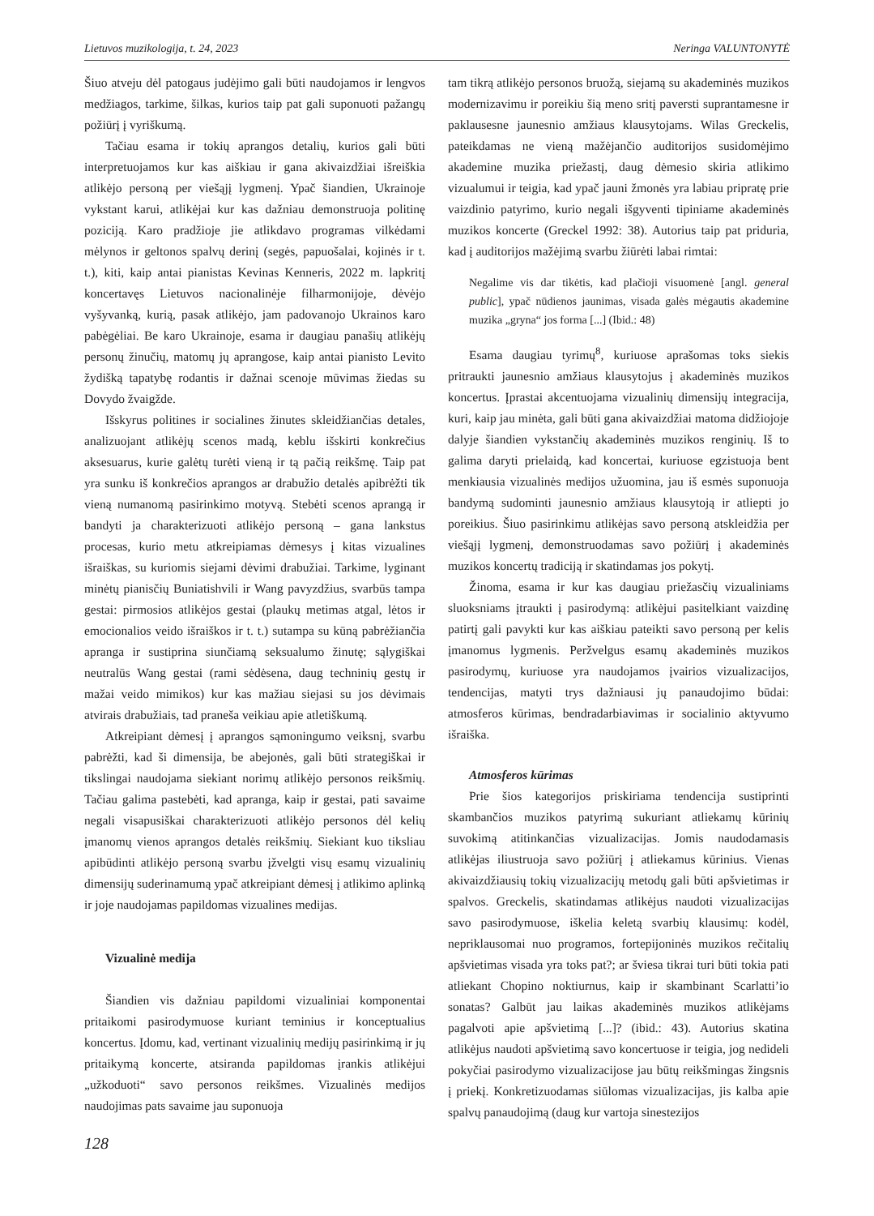Lietuvos muzikologija, t. 24, 2023 Neringa VALUNTONYTĖ
Šiuo atveju dėl patogaus judėjimo gali būti naudojamos ir lengvos medžiagos, tarkime, šilkas, kurios taip pat gali suponuoti pažangų požiūrį į vyriškumą.
Tačiau esama ir tokių aprangos detalių, kurios gali būti interpretuojamos kur kas aiškiau ir gana akivaizdžiai išreiškia atlikėjo personą per viešąjį lygmenį. Ypač šiandien, Ukrainoje vykstant karui, atlikėjai kur kas dažniau demonstruoja politinę poziciją. Karo pradžioje jie atlikdavo programas vilkėdami mėlynos ir geltonos spalvų derinį (segės, papuošalai, kojinės ir t. t.), kiti, kaip antai pianistas Kevinas Kenneris, 2022 m. lapkritį koncertavęs Lietuvos nacionalinėje filharmonijoje, dėvėjo vyšyvanką, kurią, pasak atlikėjo, jam padovanojo Ukrainos karo pabėgėliai. Be karo Ukrainoje, esama ir daugiau panašių atlikėjų personų žinučių, matomų jų aprangose, kaip antai pianisto Levito žydišką tapatybę rodantis ir dažnai scenoje mūvimas žiedas su Dovydo žvaigžde.
Išskyrus politines ir socialines žinutes skleidžiančias detales, analizuojant atlikėjų scenos madą, keblu išskirti konkrečius aksesuarus, kurie galėtų turėti vieną ir tą pačią reikšmę. Taip pat yra sunku iš konkrečios aprangos ar drabužio detalės apibrėžti tik vieną numanomą pasirinkimo motyvą. Stebėti scenos aprangą ir bandyti ja charakterizuoti atlikėjo personą – gana lankstus procesas, kurio metu atkreipiamas dėmesys į kitas vizualines išraiškas, su kuriomis siejami dėvimi drabužiai. Tarkime, lyginant minėtų pianisčių Buniatishvili ir Wang pavyzdžius, svarbūs tampa gestai: pirmosios atlikėjos gestai (plaukų metimas atgal, lėtos ir emocionalios veido išraiškos ir t. t.) sutampa su kūną pabrėžiančia apranga ir sustiprina siunčiamą seksualumo žinutę; sąlygiškai neutralūs Wang gestai (rami sėdėsena, daug techninių gestų ir mažai veido mimikos) kur kas mažiau siejasi su jos dėvimais atvirais drabužiais, tad praneša veikiau apie atletiškumą.
Atkreipiant dėmesį į aprangos sąmoningumo veiksnį, svarbu pabrėžti, kad ši dimensija, be abejonės, gali būti strategiškai ir tikslingai naudojama siekiant norimų atlikėjo personos reikšmių. Tačiau galima pastebėti, kad apranga, kaip ir gestai, pati savaime negali visapusiškai charakterizuoti atlikėjo personos dėl kelių įmanomų vienos aprangos detalės reikšmių. Siekiant kuo tiksliau apibūdinti atlikėjo personą svarbu įžvelgti visų esamų vizualinių dimensijų suderinamumą ypač atkreipiant dėmesį į atlikimo aplinką ir joje naudojamas papildomas vizualines medijas.
Vizualinė medija
Šiandien vis dažniau papildomi vizualiniai komponentai pritaikomi pasirodymuose kuriant teminius ir konceptualius koncertus. Įdomu, kad, vertinant vizualinių medijų pasirinkimą ir jų pritaikymą koncerte, atsiranda papildomas įrankis atlikėjui „užkoduoti“ savo personos reikšmes. Vizualinės medijos naudojimas pats savaime jau suponuoja
128
tam tikrą atlikėjo personos bruožą, siejamą su akademinės muzikos modernizavimu ir poreikiu šią meno sritį paversti suprantamesne ir paklausesne jaunesnio amžiaus klausytojams. Wilas Greckelis, pateikdamas ne vieną mažėjančio auditorijos susidomėjimo akademine muzika priežastį, daug dėmesio skiria atlikimo vizualumui ir teigia, kad ypač jauni žmonės yra labiau pripratę prie vaizdinio patyrimo, kurio negali išgyventi tipiniame akademinės muzikos koncerte (Greckel 1992: 38). Autorius taip pat priduria, kad į auditorijos mažėjimą svarbu žiūrėti labai rimtai:
Negalime vis dar tikėtis, kad plačioji visuomenė [angl. general public], ypač nūdienos jaunimas, visada galės mėgautis akademine muzika „gryna“ jos forma [...] (Ibid.: 48)
Esama daugiau tyrimų<sup>8</sup>, kuriuose aprašomas toks siekis pritraukti jaunesnio amžiaus klausytojus į akademinės muzikos koncertus. Įprastai akcentuojama vizualinių dimensijų integracija, kuri, kaip jau minėta, gali būti gana akivaizdžiai matoma didžiojoje dalyje šiandien vykstančių akademinės muzikos renginių. Iš to galima daryti prielaidą, kad koncertai, kuriuose egzistuoja bent menkiausia vizualinės medijos užuomina, jau iš esmės suponuoja bandymą sudominti jaunesnio amžiaus klausytoją ir atliepti jo poreikius. Šiuo pasirinkimu atlikėjas savo personą atskleidžia per viešąjį lygmenį, demonstruodamas savo požiūrį į akademinės muzikos koncertų tradiciją ir skatindamas jos pokytį.
Žinoma, esama ir kur kas daugiau priežasčių vizualiniams sluoksniams įtraukti į pasirodymą: atlikėjui pasitelkiant vaizdinę patirtį gali pavykti kur kas aiškiau pateikti savo personą per kelis įmanomus lygmenis. Peržvelgus esamų akademinės muzikos pasirodymų, kuriuose yra naudojamos įvairios vizualizacijos, tendencijas, matyti trys dažniausi jų panaudojimo būdai: atmosferos kūrimas, bendradarbiavimas ir socialinio aktyvumo išraiška.
Atmosferos kūrimas
Prie šios kategorijos priskiriama tendencija sustiprinti skambančios muzikos patyrimą sukuriant atliekamų kūrinių suvokimą atitinkančias vizualizacijas. Jomis naudodamasis atlikėjas iliustruoja savo požiūrį į atliekamus kūrinius. Vienas akivaizdžiausių tokių vizualizacijų metodų gali būti apšvietimas ir spalvos. Greckelis, skatindamas atlikėjus naudoti vizualizacijas savo pasirodymuose, iškelia keletą svarbių klausimų: kodėl, nepriklausomai nuo programos, fortepijoninės muzikos rečitalių apšvietimas visada yra toks pat?; ar šviesa tikrai turi būti tokia pati atliekant Chopino noktiurnus, kaip ir skambinant Scarlatti’io sonatas? Galbūt jau laikas akademinės muzikos atlikėjams pagalvoti apie apšvietimą [...]? (ibid.: 43). Autorius skatina atlikėjus naudoti apšvietimą savo koncertuose ir teigia, jog nedideli pokyčiai pasirodymo vizualizacijose jau būtų reikšmingas žingsnis į priekį. Konkretizuodamas siūlomas vizualizacijas, jis kalba apie spalvų panaudojimą (daug kur vartoja sinestezijos